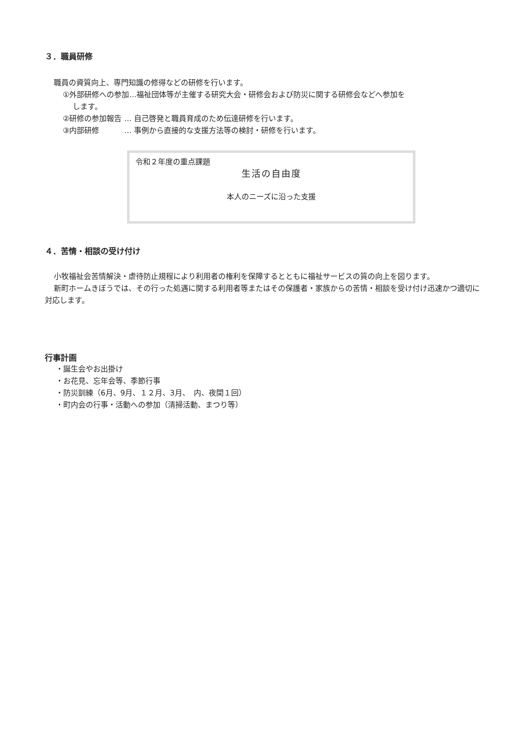３．職員研修
職員の資質向上、専門知識の修得などの研修を行います。
①外部研修への参加…福祉団体等が主催する研究大会・研修会および防災に関する研修会などへ参加を
します。
②研修の参加報告 … 自己啓発と職員育成のため伝達研修を行います。
③内部研修　　　 … 事例から直接的な支援方法等の検討・研修を行います。
令和２年度の重点課題
生活の自由度
本人のニーズに沿った支援
４．苦情・相談の受け付け
小牧福祉会苦情解決・虐待防止規程により利用者の権利を保障するとともに福祉サービスの質の向上を図ります。
新町ホームきぼうでは、その行った処遇に関する利用者等またはその保護者・家族からの苦情・相談を受け付け迅速かつ適切に対応します。
行事計画
・誕生会やお出掛け
・お花見、忘年会等、季節行事
・防災訓練（6月、9月、１２月、3月、　内、夜間１回）
・町内会の行事・活動への参加（清掃活動、まつり等）